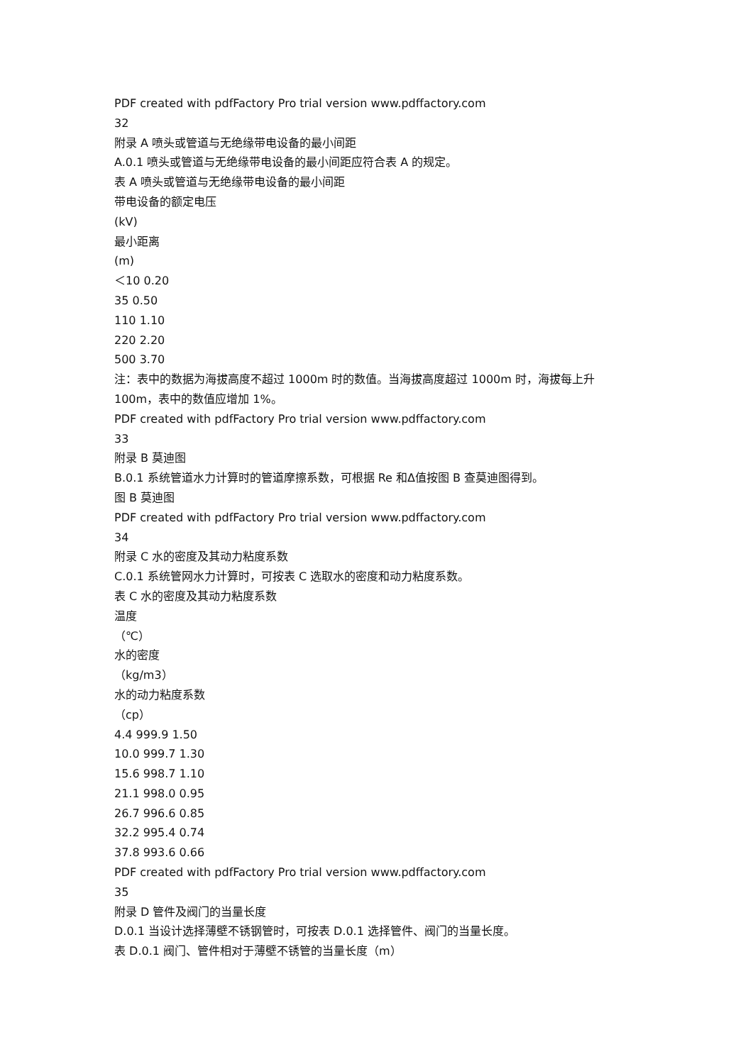PDF created with pdfFactory Pro trial version www.pdffactory.com
32
附录 A 喷头或管道与无绝缘带电设备的最小间距
A.0.1 喷头或管道与无绝缘带电设备的最小间距应符合表 A 的规定。
表 A 喷头或管道与无绝缘带电设备的最小间距
带电设备的额定电压
(kV)
最小距离
(m)
＜10 0.20
35 0.50
110 1.10
220 2.20
500 3.70
注：表中的数据为海拔高度不超过 1000m 时的数值。当海拔高度超过 1000m 时，海拔每上升 100m，表中的数值应增加 1%。
PDF created with pdfFactory Pro trial version www.pdffactory.com
33
附录 B 莫迪图
B.0.1 系统管道水力计算时的管道摩擦系数，可根据 Re 和Δ值按图 B 查莫迪图得到。
图 B 莫迪图
PDF created with pdfFactory Pro trial version www.pdffactory.com
34
附录 C 水的密度及其动力粘度系数
C.0.1 系统管网水力计算时，可按表 C 选取水的密度和动力粘度系数。
表 C 水的密度及其动力粘度系数
温度
（℃）
水的密度
（kg/m3）
水的动力粘度系数
（cp）
4.4 999.9 1.50
10.0 999.7 1.30
15.6 998.7 1.10
21.1 998.0 0.95
26.7 996.6 0.85
32.2 995.4 0.74
37.8 993.6 0.66
PDF created with pdfFactory Pro trial version www.pdffactory.com
35
附录 D 管件及阀门的当量长度
D.0.1 当设计选择薄壁不锈钢管时，可按表 D.0.1 选择管件、阀门的当量长度。
表 D.0.1 阀门、管件相对于薄壁不锈管的当量长度（m）